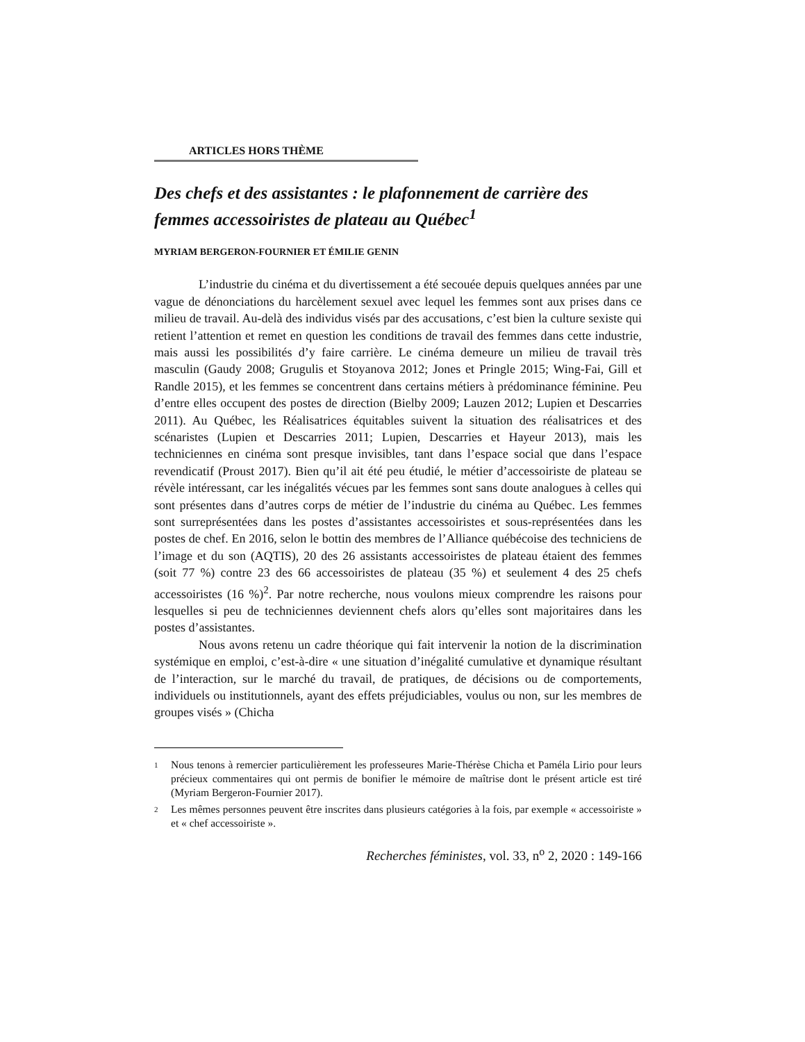ARTICLES HORS THÈME
Des chefs et des assistantes : le plafonnement de carrière des femmes accessoiristes de plateau au Québec<sup>1</sup>
MYRIAM BERGERON-FOURNIER ET ÉMILIE GENIN
L’industrie du cinéma et du divertissement a été secouée depuis quelques années par une vague de dénonciations du harcèlement sexuel avec lequel les femmes sont aux prises dans ce milieu de travail. Au-delà des individus visés par des accusations, c’est bien la culture sexiste qui retient l’attention et remet en question les conditions de travail des femmes dans cette industrie, mais aussi les possibilités d’y faire carrière. Le cinéma demeure un milieu de travail très masculin (Gaudy 2008; Grugulis et Stoyanova 2012; Jones et Pringle 2015; Wing-Fai, Gill et Randle 2015), et les femmes se concentrent dans certains métiers à prédominance féminine. Peu d’entre elles occupent des postes de direction (Bielby 2009; Lauzen 2012; Lupien et Descarries 2011). Au Québec, les Réalisatrices équitables suivent la situation des réalisatrices et des scénaristes (Lupien et Descarries 2011; Lupien, Descarries et Hayeur 2013), mais les techniciennes en cinéma sont presque invisibles, tant dans l’espace social que dans l’espace revendicatif (Proust 2017). Bien qu’il ait été peu étudié, le métier d’accessoiriste de plateau se révèle intéressant, car les inégalités vécues par les femmes sont sans doute analogues à celles qui sont présentes dans d’autres corps de métier de l’industrie du cinéma au Québec. Les femmes sont surreprésentées dans les postes d’assistantes accessoiristes et sous-représentées dans les postes de chef. En 2016, selon le bottin des membres de l’Alliance québécoise des techniciens de l’image et du son (AQTIS), 20 des 26 assistants accessoiristes de plateau étaient des femmes (soit 77 %) contre 23 des 66 accessoiristes de plateau (35 %) et seulement 4 des 25 chefs accessoiristes (16 %)<sup>2</sup>. Par notre recherche, nous voulons mieux comprendre les raisons pour lesquelles si peu de techniciennes deviennent chefs alors qu’elles sont majoritaires dans les postes d’assistantes.
Nous avons retenu un cadre théorique qui fait intervenir la notion de la discrimination systémique en emploi, c’est-à-dire « une situation d’inégalité cumulative et dynamique résultant de l’interaction, sur le marché du travail, de pratiques, de décisions ou de comportements, individuels ou institutionnels, ayant des effets préjudiciables, voulus ou non, sur les membres de groupes visés » (Chicha
1 Nous tenons à remercier particulièrement les professeures Marie-Thérèse Chicha et Paméla Lirio pour leurs précieux commentaires qui ont permis de bonifier le mémoire de maîtrise dont le présent article est tiré (Myriam Bergeron-Fournier 2017).
2 Les mêmes personnes peuvent être inscrites dans plusieurs catégories à la fois, par exemple « accessoiriste » et « chef accessoiriste ».
Recherches féministes, vol. 33, n<sup>o</sup> 2, 2020 : 149-166